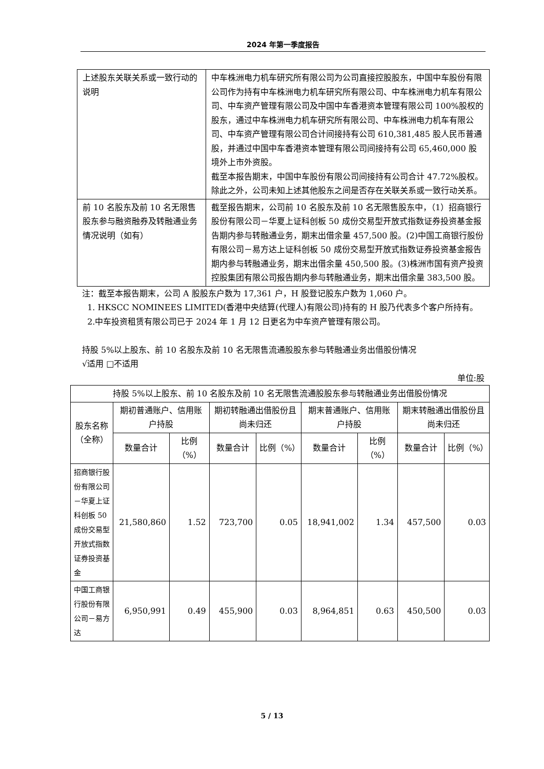2024 年第一季度报告
| 上述股东关联关系或一致行动的说明 | 中车株洲电力机车研究所有限公司为公司直接控股股东，中国中车股份有限公司作为持有中车株洲电力机车研究所有限公司、中车株洲电力机车有限公司、中车资产管理有限公司及中国中车香港资本管理有限公司 100%股权的股东，通过中车株洲电力机车研究所有限公司、中车株洲电力机车有限公司、中车资产管理有限公司合计间接持有公司 610,381,485 股人民币普通股，并通过中国中车香港资本管理有限公司间接持有公司 65,460,000 股境外上市外资股。 截至本报告期末，中国中车股份有限公司间接持有公司合计 47.72%股权。 除此之外，公司未知上述其他股东之间是否存在关联关系或一致行动关系。 |
| 前 10 名股东及前 10 名无限售股东参与融资融券及转融通业务情况说明（如有） | 截至报告期末，公司前 10 名股东及前 10 名无限售股东中，（1）招商银行股份有限公司－华夏上证科创板 50 成份交易型开放式指数证券投资基金报告期内参与转融通业务，期末出借余量 457,500 股。(2)中国工商银行股份有限公司－易方达上证科创板 50 成份交易型开放式指数证券投资基金报告期内参与转融通业务，期末出借余量 450,500 股。(3)株洲市国有资产投资控股集团有限公司报告期内参与转融通业务，期末出借余量 383,500 股。 |
注：截至本报告期末，公司 A 股股东户数为 17,361 户，H 股登记股东户数为 1,060 户。
1. HKSCC NOMINEES LIMITED(香港中央结算(代理人)有限公司)持有的 H 股乃代表多个客户所持有。
2.中车投资租赁有限公司已于 2024 年 1 月 12 日更名为中车资产管理有限公司。
持股 5%以上股东、前 10 名股东及前 10 名无限售流通股股东参与转融通业务出借股份情况
√适用 □不适用
单位:股
| 持股 5%以上股东、前 10 名股东及前 10 名无限售流通股股东参与转融通业务出借股份情况 | | | | | | | | |
| --- | --- | --- | --- | --- | --- | --- | --- | --- |
| 股东名称（全称） | 期初普通账户、信用账户持股 | | 期初转融通出借股份且尚未归还 | | 期末普通账户、信用账户持股 | | 期末转融通出借股份且尚未归还 | |
| | 数量合计 | 比例（%） | 数量合计 | 比例（%） | 数量合计 | 比例（%） | 数量合计 | 比例（%） |
| 招商银行股份有限公司－华夏上证科创板 50 成份交易型开放式指数证券投资基金 | 21,580,860 | 1.52 | 723,700 | 0.05 | 18,941,002 | 1.34 | 457,500 | 0.03 |
| 中国工商银行股份有限公司－易方达 | 6,950,991 | 0.49 | 455,900 | 0.03 | 8,964,851 | 0.63 | 450,500 | 0.03 |
5 / 13